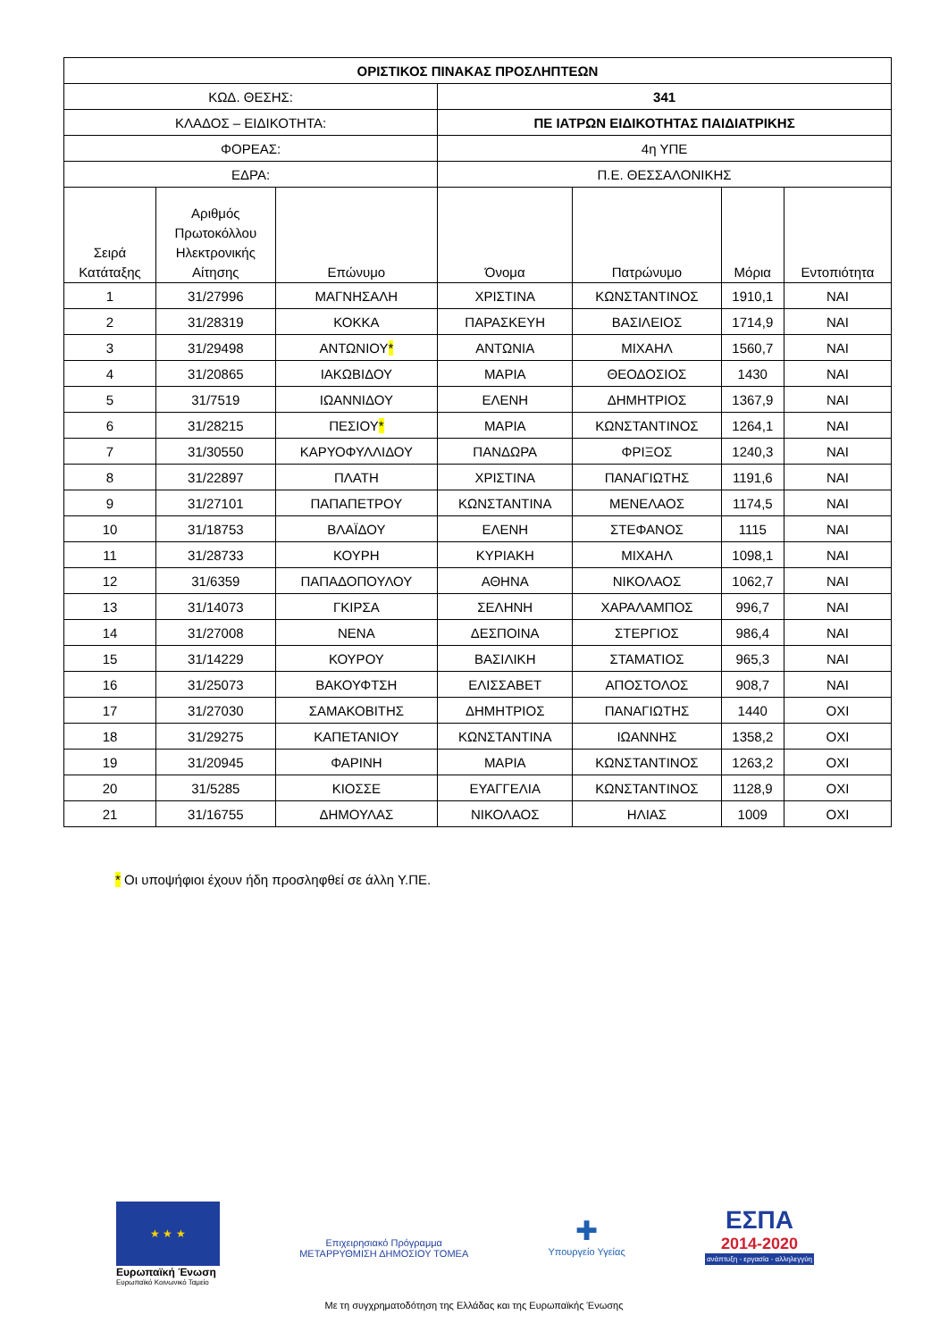| ΟΡΙΣΤΙΚΟΣ ΠΙΝΑΚΑΣ ΠΡΟΣΛΗΠΤΕΩΝ | | | | | | |
| ΚΩΔ. ΘΕΣΗΣ: | | | 341 | | | |
| ΚΛΑΔΟΣ – ΕΙΔΙΚΟΤΗΤΑ: | | | ΠΕ ΙΑΤΡΩΝ ΕΙΔΙΚΟΤΗΤΑΣ ΠΑΙΔΙΑΤΡΙΚΗΣ | | | |
| ΦΟΡΕΑΣ: | | | 4η ΥΠΕ | | | |
| ΕΔΡΑ: | | | Π.Ε. ΘΕΣΣΑΛΟΝΙΚΗΣ | | | |
| Σειρά Κατάταξης | Αριθμός Πρωτοκόλλου Ηλεκτρονικής Αίτησης | Επώνυμο | Όνομα | Πατρώνυμο | Μόρια | Εντοπιότητα |
| 1 | 31/27996 | ΜΑΓΝΗΣΑΛΗ | ΧΡΙΣΤΙΝΑ | ΚΩΝΣΤΑΝΤΙΝΟΣ | 1910,1 | ΝΑΙ |
| 2 | 31/28319 | ΚΟΚΚΑ | ΠΑΡΑΣΚΕΥΗ | ΒΑΣΙΛΕΙΟΣ | 1714,9 | ΝΑΙ |
| 3 | 31/29498 | ΑΝΤΩΝΙΟΥ * | ΑΝΤΩΝΙΑ | ΜΙΧΑΗΛ | 1560,7 | ΝΑΙ |
| 4 | 31/20865 | ΙΑΚΩΒΙΔΟΥ | ΜΑΡΙΑ | ΘΕΟΔΟΣΙΟΣ | 1430 | ΝΑΙ |
| 5 | 31/7519 | ΙΩΑΝΝΙΔΟΥ | ΕΛΕΝΗ | ΔΗΜΗΤΡΙΟΣ | 1367,9 | ΝΑΙ |
| 6 | 31/28215 | ΠΕΣΙΟΥ * | ΜΑΡΙΑ | ΚΩΝΣΤΑΝΤΙΝΟΣ | 1264,1 | ΝΑΙ |
| 7 | 31/30550 | ΚΑΡΥΟΦΥΛΛΙΔΟΥ | ΠΑΝΔΩΡΑ | ΦΡΙΞΟΣ | 1240,3 | ΝΑΙ |
| 8 | 31/22897 | ΠΛΑΤΗ | ΧΡΙΣΤΙΝΑ | ΠΑΝΑΓΙΩΤΗΣ | 1191,6 | ΝΑΙ |
| 9 | 31/27101 | ΠΑΠΑΠΕΤΡΟΥ | ΚΩΝΣΤΑΝΤΙΝΑ | ΜΕΝΕΛΑΟΣ | 1174,5 | ΝΑΙ |
| 10 | 31/18753 | ΒΛΑΪΔΟΥ | ΕΛΕΝΗ | ΣΤΕΦΑΝΟΣ | 1115 | ΝΑΙ |
| 11 | 31/28733 | ΚΟΥΡΗ | ΚΥΡΙΑΚΗ | ΜΙΧΑΗΛ | 1098,1 | ΝΑΙ |
| 12 | 31/6359 | ΠΑΠΑΔΟΠΟΥΛΟΥ | ΑΘΗΝΑ | ΝΙΚΟΛΑΟΣ | 1062,7 | ΝΑΙ |
| 13 | 31/14073 | ΓΚΙΡΣΑ | ΣΕΛΗΝΗ | ΧΑΡΑΛΑΜΠΟΣ | 996,7 | ΝΑΙ |
| 14 | 31/27008 | ΝΕΝΑ | ΔΕΣΠΟΙΝΑ | ΣΤΕΡΓΙΟΣ | 986,4 | ΝΑΙ |
| 15 | 31/14229 | ΚΟΥΡΟΥ | ΒΑΣΙΛΙΚΗ | ΣΤΑΜΑΤΙΟΣ | 965,3 | ΝΑΙ |
| 16 | 31/25073 | ΒΑΚΟΥΦΤΣΗ | ΕΛΙΣΣΑΒΕΤ | ΑΠΟΣΤΟΛΟΣ | 908,7 | ΝΑΙ |
| 17 | 31/27030 | ΣΑΜΑΚΟΒΙΤΗΣ | ΔΗΜΗΤΡΙΟΣ | ΠΑΝΑΓΙΩΤΗΣ | 1440 | ΟΧΙ |
| 18 | 31/29275 | ΚΑΠΕΤΑΝΙΟΥ | ΚΩΝΣΤΑΝΤΙΝΑ | ΙΩΑΝΝΗΣ | 1358,2 | ΟΧΙ |
| 19 | 31/20945 | ΦΑΡΙΝΗ | ΜΑΡΙΑ | ΚΩΝΣΤΑΝΤΙΝΟΣ | 1263,2 | ΟΧΙ |
| 20 | 31/5285 | ΚΙΟΣΣΕ | ΕΥΑΓΓΕΛΙΑ | ΚΩΝΣΤΑΝΤΙΝΟΣ | 1128,9 | ΟΧΙ |
| 21 | 31/16755 | ΔΗΜΟΥΛΑΣ | ΝΙΚΟΛΑΟΣ | ΗΛΙΑΣ | 1009 | ΟΧΙ |
* Οι υποψήφιοι έχουν ήδη προσληφθεί σε άλλη Υ.ΠΕ.
★ ★ ★
Ευρωπαϊκή Ένωση
Ευρωπαϊκό Κοινωνικό Ταμείο
Επιχειρησιακό Πρόγραμμα
ΜΕΤΑΡΡΥΘΜΙΣΗ ΔΗΜΟΣΙΟΥ ΤΟΜΕΑ
✚
Υπουργείο Υγείας
ΕΣΠΑ
2014-2020
ανάπτυξη - εργασία - αλληλεγγύη
Με τη συγχρηματοδότηση της Ελλάδας και της Ευρωπαϊκής Ένωσης